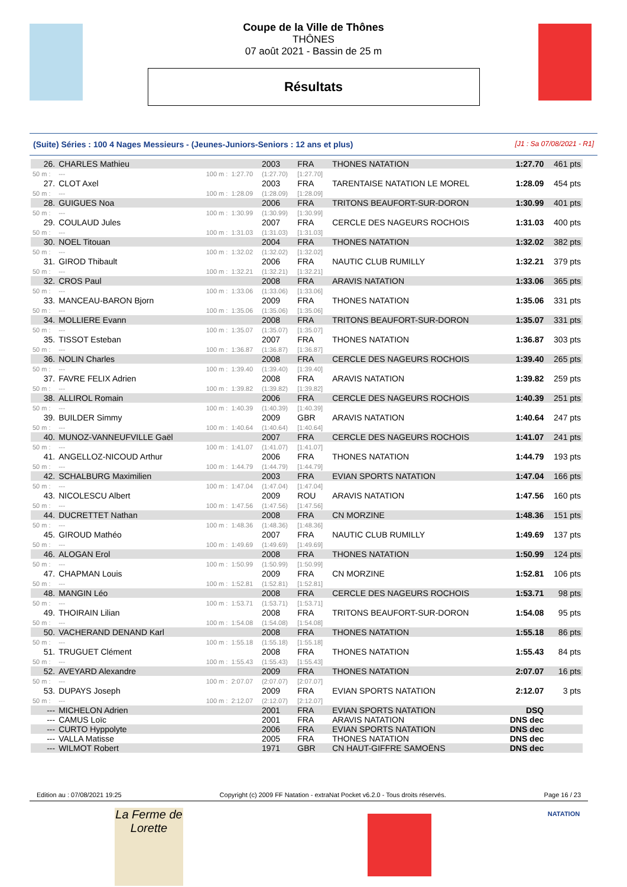Coupe de la Ville de Thônes
THÔNES
07 août 2021 - Bassin de 25 m
Résultats
(Suite) Séries : 100 4 Nages Messieurs - (Jeunes-Juniors-Seniors : 12 ans et plus) [J1 : Sa 07/08/2021 - R1]
| 26. | CHARLES Mathieu | | | 2003 | FRA | THONES NATATION | 1:27.70 | 461 pts |
| 50 m : | --- | 100 m : | 1:27.70 | (1:27.70) | [1:27.70] | | | |
| 27. | CLOT Axel | | | 2003 | FRA | TARENTAISE NATATION LE MOREL | 1:28.09 | 454 pts |
| 50 m : | --- | 100 m : | 1:28.09 | (1:28.09) | [1:28.09] | | | |
| 28. | GUIGUES Noa | | | 2006 | FRA | TRITONS BEAUFORT-SUR-DORON | 1:30.99 | 401 pts |
| 50 m : | --- | 100 m : | 1:30.99 | (1:30.99) | [1:30.99] | | | |
| 29. | COULAUD Jules | | | 2007 | FRA | CERCLE DES NAGEURS ROCHOIS | 1:31.03 | 400 pts |
| 50 m : | --- | 100 m : | 1:31.03 | (1:31.03) | [1:31.03] | | | |
| 30. | NOEL Titouan | | | 2004 | FRA | THONES NATATION | 1:32.02 | 382 pts |
| 50 m : | --- | 100 m : | 1:32.02 | (1:32.02) | [1:32.02] | | | |
| 31. | GIROD Thibault | | | 2006 | FRA | NAUTIC CLUB RUMILLY | 1:32.21 | 379 pts |
| 50 m : | --- | 100 m : | 1:32.21 | (1:32.21) | [1:32.21] | | | |
| 32. | CROS Paul | | | 2008 | FRA | ARAVIS NATATION | 1:33.06 | 365 pts |
| 50 m : | --- | 100 m : | 1:33.06 | (1:33.06) | [1:33.06] | | | |
| 33. | MANCEAU-BARON Bjorn | | | 2009 | FRA | THONES NATATION | 1:35.06 | 331 pts |
| 50 m : | --- | 100 m : | 1:35.06 | (1:35.06) | [1:35.06] | | | |
| 34. | MOLLIERE Evann | | | 2008 | FRA | TRITONS BEAUFORT-SUR-DORON | 1:35.07 | 331 pts |
| 50 m : | --- | 100 m : | 1:35.07 | (1:35.07) | [1:35.07] | | | |
| 35. | TISSOT Esteban | | | 2007 | FRA | THONES NATATION | 1:36.87 | 303 pts |
| 50 m : | --- | 100 m : | 1:36.87 | (1:36.87) | [1:36.87] | | | |
| 36. | NOLIN Charles | | | 2008 | FRA | CERCLE DES NAGEURS ROCHOIS | 1:39.40 | 265 pts |
| 50 m : | --- | 100 m : | 1:39.40 | (1:39.40) | [1:39.40] | | | |
| 37. | FAVRE FELIX Adrien | | | 2008 | FRA | ARAVIS NATATION | 1:39.82 | 259 pts |
| 50 m : | --- | 100 m : | 1:39.82 | (1:39.82) | [1:39.82] | | | |
| 38. | ALLIROL Romain | | | 2006 | FRA | CERCLE DES NAGEURS ROCHOIS | 1:40.39 | 251 pts |
| 50 m : | --- | 100 m : | 1:40.39 | (1:40.39) | [1:40.39] | | | |
| 39. | BUILDER Simmy | | | 2009 | GBR | ARAVIS NATATION | 1:40.64 | 247 pts |
| 50 m : | --- | 100 m : | 1:40.64 | (1:40.64) | [1:40.64] | | | |
| 40. | MUNOZ-VANNEUFVILLE Gaël | | | 2007 | FRA | CERCLE DES NAGEURS ROCHOIS | 1:41.07 | 241 pts |
| 50 m : | --- | 100 m : | 1:41.07 | (1:41.07) | [1:41.07] | | | |
| 41. | ANGELLOZ-NICOUD Arthur | | | 2006 | FRA | THONES NATATION | 1:44.79 | 193 pts |
| 50 m : | --- | 100 m : | 1:44.79 | (1:44.79) | [1:44.79] | | | |
| 42. | SCHALBURG Maximilien | | | 2003 | FRA | EVIAN SPORTS NATATION | 1:47.04 | 166 pts |
| 50 m : | --- | 100 m : | 1:47.04 | (1:47.04) | [1:47.04] | | | |
| 43. | NICOLESCU Albert | | | 2009 | ROU | ARAVIS NATATION | 1:47.56 | 160 pts |
| 50 m : | --- | 100 m : | 1:47.56 | (1:47.56) | [1:47.56] | | | |
| 44. | DUCRETTET Nathan | | | 2008 | FRA | CN MORZINE | 1:48.36 | 151 pts |
| 50 m : | --- | 100 m : | 1:48.36 | (1:48.36) | [1:48.36] | | | |
| 45. | GIROUD Mathéo | | | 2007 | FRA | NAUTIC CLUB RUMILLY | 1:49.69 | 137 pts |
| 50 m : | --- | 100 m : | 1:49.69 | (1:49.69) | [1:49.69] | | | |
| 46. | ALOGAN Erol | | | 2008 | FRA | THONES NATATION | 1:50.99 | 124 pts |
| 50 m : | --- | 100 m : | 1:50.99 | (1:50.99) | [1:50.99] | | | |
| 47. | CHAPMAN Louis | | | 2009 | FRA | CN MORZINE | 1:52.81 | 106 pts |
| 50 m : | --- | 100 m : | 1:52.81 | (1:52.81) | [1:52.81] | | | |
| 48. | MANGIN Léo | | | 2008 | FRA | CERCLE DES NAGEURS ROCHOIS | 1:53.71 | 98 pts |
| 50 m : | --- | 100 m : | 1:53.71 | (1:53.71) | [1:53.71] | | | |
| 49. | THOIRAIN Lilian | | | 2008 | FRA | TRITONS BEAUFORT-SUR-DORON | 1:54.08 | 95 pts |
| 50 m : | --- | 100 m : | 1:54.08 | (1:54.08) | [1:54.08] | | | |
| 50. | VACHERAND DENAND Karl | | | 2008 | FRA | THONES NATATION | 1:55.18 | 86 pts |
| 50 m : | --- | 100 m : | 1:55.18 | (1:55.18) | [1:55.18] | | | |
| 51. | TRUGUET Clément | | | 2008 | FRA | THONES NATATION | 1:55.43 | 84 pts |
| 50 m : | --- | 100 m : | 1:55.43 | (1:55.43) | [1:55.43] | | | |
| 52. | AVEYARD Alexandre | | | 2009 | FRA | THONES NATATION | 2:07.07 | 16 pts |
| 50 m : | --- | 100 m : | 2:07.07 | (2:07.07) | [2:07.07] | | | |
| 53. | DUPAYS Joseph | | | 2009 | FRA | EVIAN SPORTS NATATION | 2:12.07 | 3 pts |
| 50 m : | --- | 100 m : | 2:12.07 | (2:12.07) | [2:12.07] | | | |
| --- | MICHELON Adrien | | | 2001 | FRA | EVIAN SPORTS NATATION | DSQ | |
| --- | CAMUS Loïc | | | 2001 | FRA | ARAVIS NATATION | DNS dec | |
| --- | CURTO Hyppolyte | | | 2006 | FRA | EVIAN SPORTS NATATION | DNS dec | |
| --- | VALLA Matisse | | | 2005 | FRA | THONES NATATION | DNS dec | |
| --- | WILMOT Robert | | | 1971 | GBR | CN HAUT-GIFFRE SAMOËNS | DNS dec | |
Edition au : 07/08/2021 19:25 Copyright (c) 2009 FF Natation - extraNat Pocket v6.2.0 - Tous droits réservés. Page 16 / 23
La Ferme de Lorette
NATATION